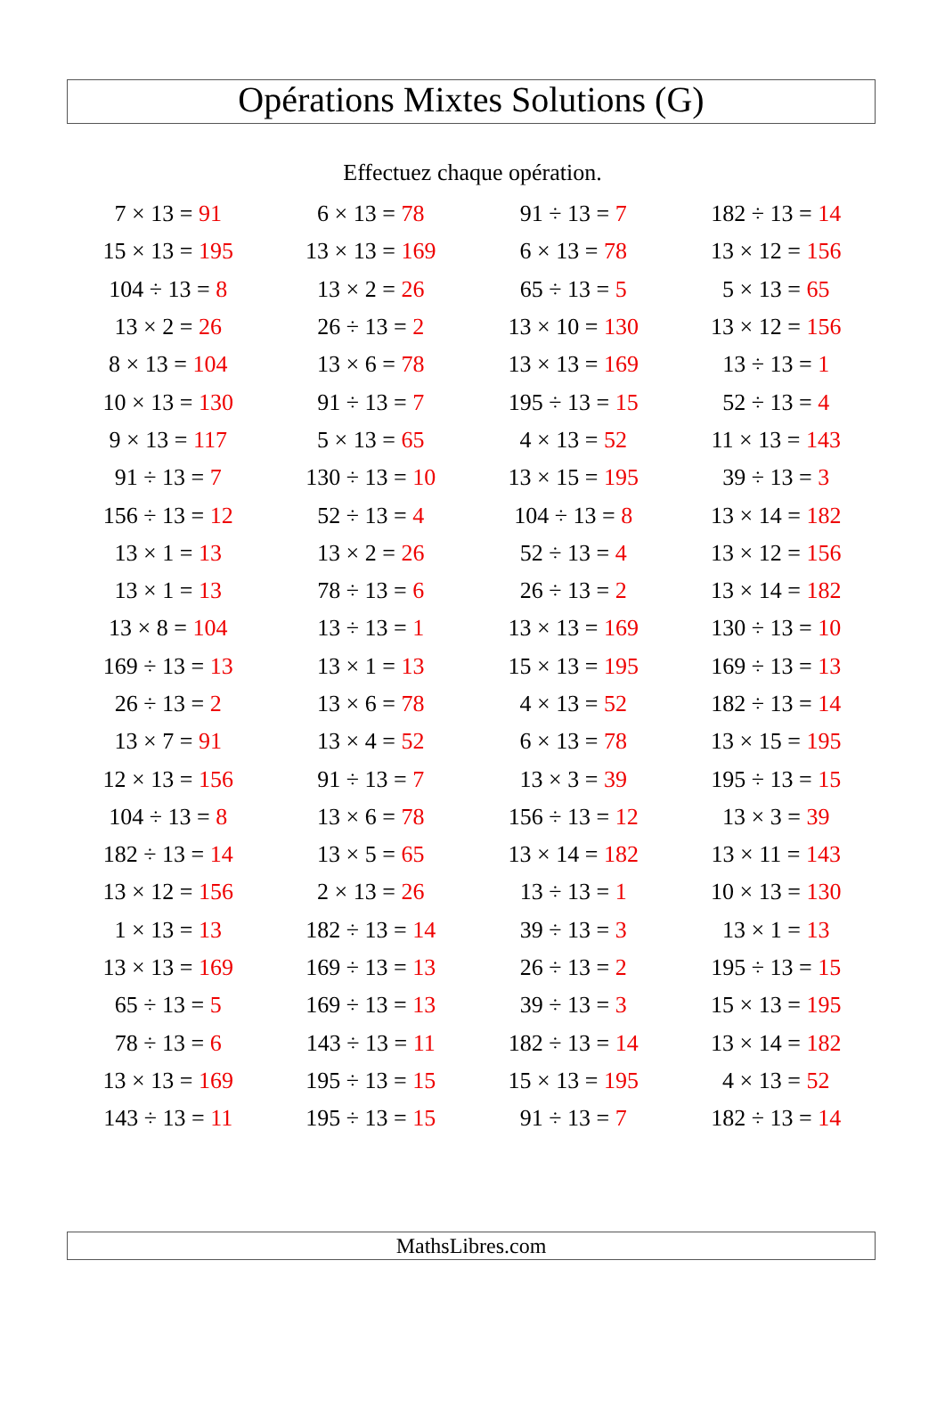Opérations Mixtes Solutions (G)
Effectuez chaque opération.
| 7 × 13 = 91 | 6 × 13 = 78 | 91 ÷ 13 = 7 | 182 ÷ 13 = 14 |
| 15 × 13 = 195 | 13 × 13 = 169 | 6 × 13 = 78 | 13 × 12 = 156 |
| 104 ÷ 13 = 8 | 13 × 2 = 26 | 65 ÷ 13 = 5 | 5 × 13 = 65 |
| 13 × 2 = 26 | 26 ÷ 13 = 2 | 13 × 10 = 130 | 13 × 12 = 156 |
| 8 × 13 = 104 | 13 × 6 = 78 | 13 × 13 = 169 | 13 ÷ 13 = 1 |
| 10 × 13 = 130 | 91 ÷ 13 = 7 | 195 ÷ 13 = 15 | 52 ÷ 13 = 4 |
| 9 × 13 = 117 | 5 × 13 = 65 | 4 × 13 = 52 | 11 × 13 = 143 |
| 91 ÷ 13 = 7 | 130 ÷ 13 = 10 | 13 × 15 = 195 | 39 ÷ 13 = 3 |
| 156 ÷ 13 = 12 | 52 ÷ 13 = 4 | 104 ÷ 13 = 8 | 13 × 14 = 182 |
| 13 × 1 = 13 | 13 × 2 = 26 | 52 ÷ 13 = 4 | 13 × 12 = 156 |
| 13 × 1 = 13 | 78 ÷ 13 = 6 | 26 ÷ 13 = 2 | 13 × 14 = 182 |
| 13 × 8 = 104 | 13 ÷ 13 = 1 | 13 × 13 = 169 | 130 ÷ 13 = 10 |
| 169 ÷ 13 = 13 | 13 × 1 = 13 | 15 × 13 = 195 | 169 ÷ 13 = 13 |
| 26 ÷ 13 = 2 | 13 × 6 = 78 | 4 × 13 = 52 | 182 ÷ 13 = 14 |
| 13 × 7 = 91 | 13 × 4 = 52 | 6 × 13 = 78 | 13 × 15 = 195 |
| 12 × 13 = 156 | 91 ÷ 13 = 7 | 13 × 3 = 39 | 195 ÷ 13 = 15 |
| 104 ÷ 13 = 8 | 13 × 6 = 78 | 156 ÷ 13 = 12 | 13 × 3 = 39 |
| 182 ÷ 13 = 14 | 13 × 5 = 65 | 13 × 14 = 182 | 13 × 11 = 143 |
| 13 × 12 = 156 | 2 × 13 = 26 | 13 ÷ 13 = 1 | 10 × 13 = 130 |
| 1 × 13 = 13 | 182 ÷ 13 = 14 | 39 ÷ 13 = 3 | 13 × 1 = 13 |
| 13 × 13 = 169 | 169 ÷ 13 = 13 | 26 ÷ 13 = 2 | 195 ÷ 13 = 15 |
| 65 ÷ 13 = 5 | 169 ÷ 13 = 13 | 39 ÷ 13 = 3 | 15 × 13 = 195 |
| 78 ÷ 13 = 6 | 143 ÷ 13 = 11 | 182 ÷ 13 = 14 | 13 × 14 = 182 |
| 13 × 13 = 169 | 195 ÷ 13 = 15 | 15 × 13 = 195 | 4 × 13 = 52 |
| 143 ÷ 13 = 11 | 195 ÷ 13 = 15 | 91 ÷ 13 = 7 | 182 ÷ 13 = 14 |
MathsLibres.com